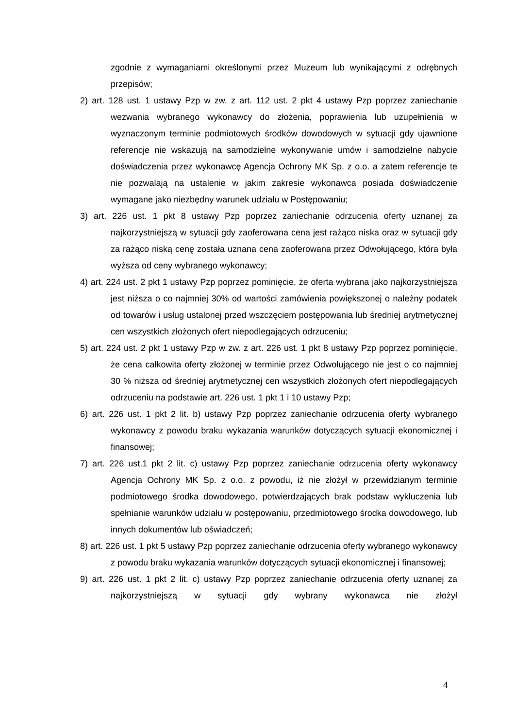zgodnie z wymaganiami określonymi przez Muzeum lub wynikającymi z odrębnych przepisów;
2) art. 128 ust. 1 ustawy Pzp w zw. z art. 112 ust. 2 pkt 4 ustawy Pzp poprzez zaniechanie wezwania wybranego wykonawcy do złożenia, poprawienia lub uzupełnienia w wyznaczonym terminie podmiotowych środków dowodowych w sytuacji gdy ujawnione referencje nie wskazują na samodzielne wykonywanie umów i samodzielne nabycie doświadczenia przez wykonawcę Agencja Ochrony MK Sp. z o.o. a zatem referencje te nie pozwalają na ustalenie w jakim zakresie wykonawca posiada doświadczenie wymagane jako niezbędny warunek udziału w Postępowaniu;
3) art. 226 ust. 1 pkt 8 ustawy Pzp poprzez zaniechanie odrzucenia oferty uznanej za najkorzystniejszą w sytuacji gdy zaoferowana cena jest rażąco niska oraz w sytuacji gdy za rażąco niską cenę została uznana cena zaoferowana przez Odwołującego, która była wyższa od ceny wybranego wykonawcy;
4) art. 224 ust. 2 pkt 1 ustawy Pzp poprzez pominięcie, że oferta wybrana jako najkorzystniejsza jest niższa o co najmniej 30% od wartości zamówienia powiększonej o należny podatek od towarów i usług ustalonej przed wszczęciem postępowania lub średniej arytmetycznej cen wszystkich złożonych ofert niepodlegających odrzuceniu;
5) art. 224 ust. 2 pkt 1 ustawy Pzp w zw. z art. 226 ust. 1 pkt 8 ustawy Pzp poprzez pominięcie, że cena całkowita oferty złożonej w terminie przez Odwołującego nie jest o co najmniej 30 % niższa od średniej arytmetycznej cen wszystkich złożonych ofert niepodlegających odrzuceniu na podstawie art. 226 ust. 1 pkt 1 i 10 ustawy Pzp;
6) art. 226 ust. 1 pkt 2 lit. b) ustawy Pzp poprzez zaniechanie odrzucenia oferty wybranego wykonawcy z powodu braku wykazania warunków dotyczących sytuacji ekonomicznej i finansowej;
7) art. 226 ust.1 pkt 2 lit. c) ustawy Pzp poprzez zaniechanie odrzucenia oferty wykonawcy Agencja Ochrony MK Sp. z o.o. z powodu, iż nie złożył w przewidzianym terminie podmiotowego środka dowodowego, potwierdzających brak podstaw wykluczenia lub spełnianie warunków udziału w postępowaniu, przedmiotowego środka dowodowego, lub innych dokumentów lub oświadczeń;
8) art. 226 ust. 1 pkt 5 ustawy Pzp poprzez zaniechanie odrzucenia oferty wybranego wykonawcy z powodu braku wykazania warunków dotyczących sytuacji ekonomicznej i finansowej;
9) art. 226 ust. 1 pkt 2 lit. c) ustawy Pzp poprzez zaniechanie odrzucenia oferty uznanej za najkorzystniejszą w sytuacji gdy wybrany wykonawca nie złożył
4